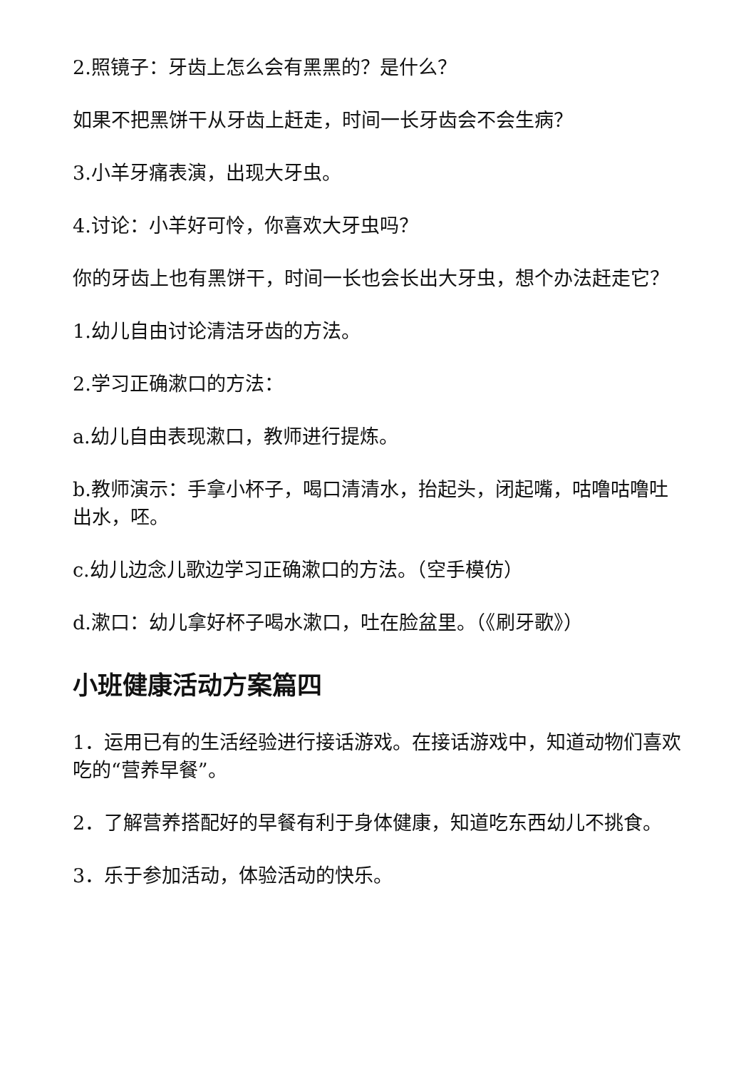2.照镜子：牙齿上怎么会有黑黑的？是什么？
如果不把黑饼干从牙齿上赶走，时间一长牙齿会不会生病？
3.小羊牙痛表演，出现大牙虫。
4.讨论：小羊好可怜，你喜欢大牙虫吗？
你的牙齿上也有黑饼干，时间一长也会长出大牙虫，想个办法赶走它？
1.幼儿自由讨论清洁牙齿的方法。
2.学习正确漱口的方法：
a.幼儿自由表现漱口，教师进行提炼。
b.教师演示：手拿小杯子，喝口清清水，抬起头，闭起嘴，咕噜咕噜吐出水，呸。
c.幼儿边念儿歌边学习正确漱口的方法。（空手模仿）
d.漱口：幼儿拿好杯子喝水漱口，吐在脸盆里。（《刷牙歌》）
小班健康活动方案篇四
1．运用已有的生活经验进行接话游戏。在接话游戏中，知道动物们喜欢吃的“营养早餐”。
2．了解营养搭配好的早餐有利于身体健康，知道吃东西幼儿不挑食。
3．乐于参加活动，体验活动的快乐。